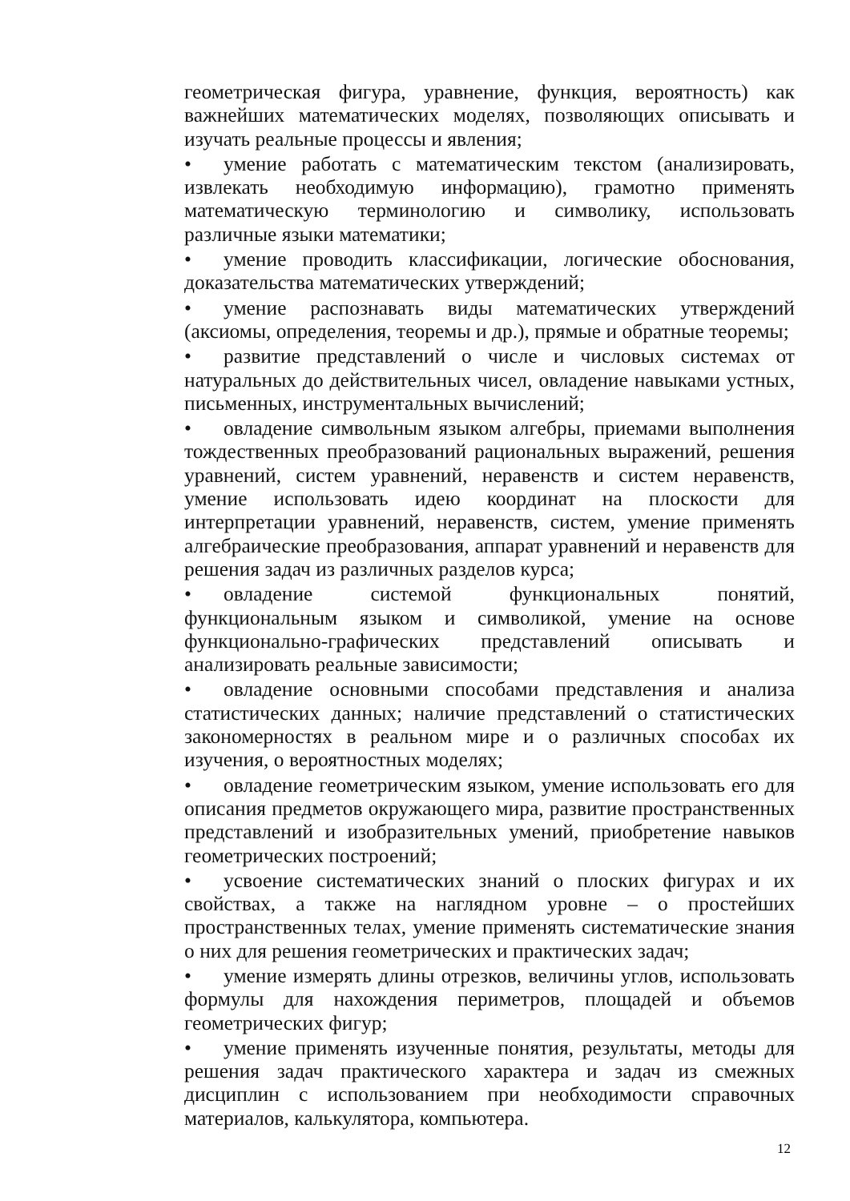геометрическая фигура, уравнение, функция, вероятность) как важнейших математических моделях, позволяющих описывать и изучать реальные процессы и явления;
• умение работать с математическим текстом (анализировать, извлекать необходимую информацию), грамотно применять математическую терминологию и символику, использовать различные языки математики;
• умение проводить классификации, логические обоснования, доказательства математических утверждений;
• умение распознавать виды математических утверждений (аксиомы, определения, теоремы и др.), прямые и обратные теоремы;
• развитие представлений о числе и числовых системах от натуральных до действительных чисел, овладение навыками устных, письменных, инструментальных вычислений;
• овладение символьным языком алгебры, приемами выполнения тождественных преобразований рациональных выражений, решения уравнений, систем уравнений, неравенств и систем неравенств, умение использовать идею координат на плоскости для интерпретации уравнений, неравенств, систем, умение применять алгебраические преобразования, аппарат уравнений и неравенств для решения задач из различных разделов курса;
• овладение системой функциональных понятий, функциональным языком и символикой, умение на основе функционально-графических представлений описывать и анализировать реальные зависимости;
• овладение основными способами представления и анализа статистических данных; наличие представлений о статистических закономерностях в реальном мире и о различных способах их изучения, о вероятностных моделях;
• овладение геометрическим языком, умение использовать его для описания предметов окружающего мира, развитие пространственных представлений и изобразительных умений, приобретение навыков геометрических построений;
• усвоение систематических знаний о плоских фигурах и их свойствах, а также на наглядном уровне – о простейших пространственных телах, умение применять систематические знания о них для решения геометрических и практических задач;
• умение измерять длины отрезков, величины углов, использовать формулы для нахождения периметров, площадей и объемов геометрических фигур;
• умение применять изученные понятия, результаты, методы для решения задач практического характера и задач из смежных дисциплин с использованием при необходимости справочных материалов, калькулятора, компьютера.
12